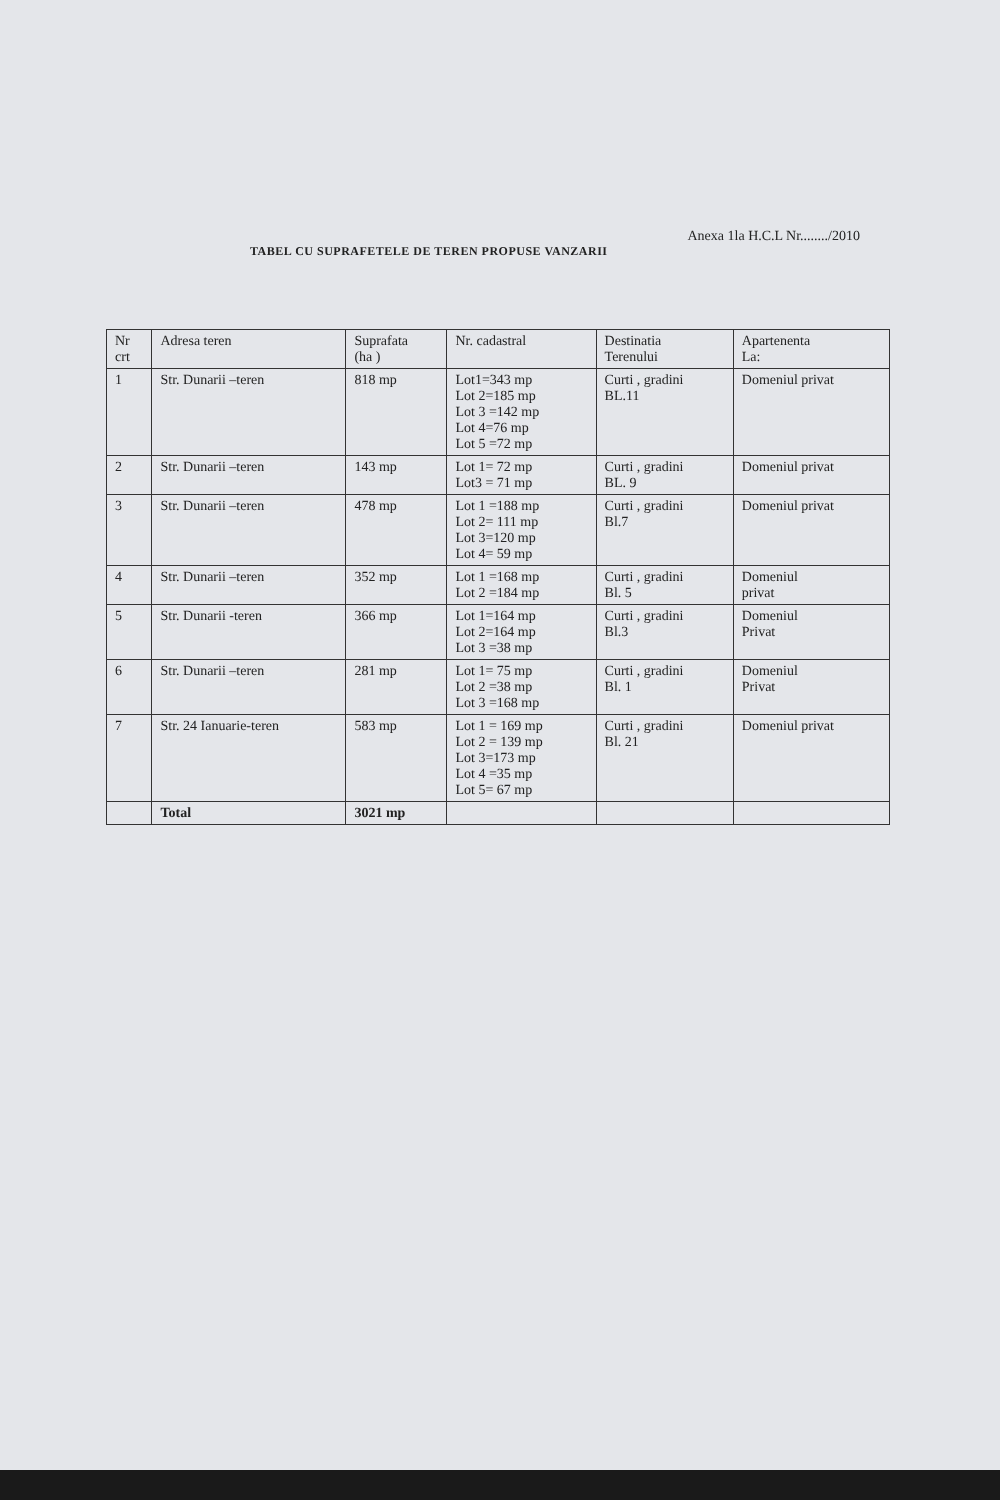Anexa 1la H.C.L Nr......../2010
TABEL CU SUPRAFETELE DE TEREN PROPUSE VANZARII
| Nr crt | Adresa teren | Suprafata (ha ) | Nr. cadastral | Destinatia Terenului | Apartenenta La: |
| --- | --- | --- | --- | --- | --- |
| 1 | Str. Dunarii –teren | 818 mp | Lot1=343 mp Lot 2=185 mp Lot 3 =142 mp Lot 4=76 mp Lot 5 =72 mp | Curti , gradini BL.11 | Domeniul privat |
| 2 | Str. Dunarii –teren | 143 mp | Lot 1= 72 mp Lot3 = 71 mp | Curti , gradini BL. 9 | Domeniul privat |
| 3 | Str. Dunarii –teren | 478 mp | Lot 1 =188 mp Lot 2= 111 mp Lot 3=120 mp Lot 4= 59 mp | Curti , gradini Bl.7 | Domeniul privat |
| 4 | Str. Dunarii –teren | 352 mp | Lot 1 =168 mp Lot 2 =184 mp | Curti , gradini Bl. 5 | Domeniul privat |
| 5 | Str. Dunarii -teren | 366 mp | Lot 1=164 mp Lot 2=164 mp Lot 3 =38 mp | Curti , gradini Bl.3 | Domeniul Privat |
| 6 | Str. Dunarii –teren | 281 mp | Lot 1= 75 mp Lot 2 =38 mp Lot 3 =168 mp | Curti , gradini Bl. 1 | Domeniul Privat |
| 7 | Str. 24 Ianuarie-teren | 583 mp | Lot 1 = 169 mp Lot 2 = 139 mp Lot 3=173 mp Lot 4 =35 mp Lot 5= 67 mp | Curti , gradini Bl. 21 | Domeniul privat |
| | Total | 3021 mp | | | |